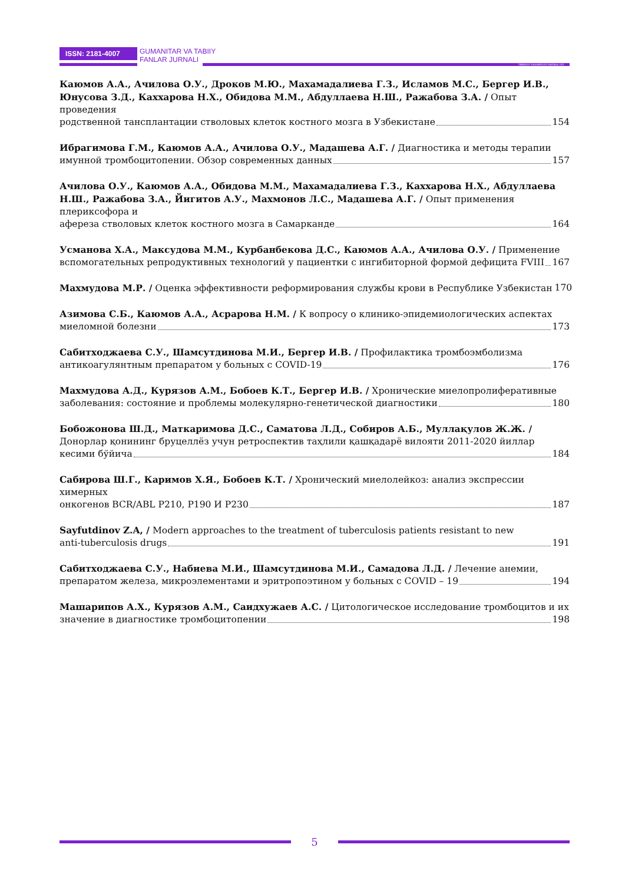ISSN: 2181-4007
GUMANITAR VA TABIIY
FANLAR JURNALI
TIBBIYOT NASHRIYOTI MATBAA UYI
Каюмов А.А., Ачилова О.У., Дроков М.Ю., Махамадалиева Г.З., Исламов М.С., Бергер И.В., Юнусова З.Д., Каххарова Н.Х., Обидова М.М., Абдуллаева Н.Ш., Ражабова З.А. / Опыт проведения
родственной тансплантации стволовых клеток костного мозга в Узбекистане 154
Ибрагимова Г.М., Каюмов А.А., Ачилова О.У., Мадашева А.Г. / Диагностика и методы терапии
имунной тромбоцитопении. Обзор современных данных 157
Ачилова О.У., Каюмов А.А., Обидова М.М., Махамадалиева Г.З., Каххарова Н.Х., Абдуллаева Н.Ш., Ражабова З.А., Йигитов А.У., Махмонов Л.С., Мадашева А.Г. / Опыт применения плериксофора и
афереза стволовых клеток костного мозга в Самарканде 164
Усманова Х.А., Максудова М.М., Курбанбекова Д.С., Каюмов А.А., Ачилова О.У. / Применение
вспомогательных репродуктивных технологий у пациентки с ингибиторной формой дефицита FVIII 167
Махмудова М.Р. / Оценка эффективности реформирования службы крови в Республике Узбекистан 170
Азимова С.Б., Каюмов А.А., Асрарова Н.М. / К вопросу о клинико-эпидемиологических аспектах
миеломной болезни 173
Сабитходжаева С.У., Шамсутдинова М.И., Бергер И.В. / Профилактика тромбоэмболизма
антикоагулянтным препаратом у больных с COVID-19 176
Махмудова А.Д., Курязов А.М., Бобоев К.Т., Бергер И.В. / Хронические миелопролиферативные
заболевания: состояние и проблемы молекулярно-генетической диагностики 180
Бобожонова Ш.Д., Маткаримова Д.С., Саматова Л.Д., Собиров А.Б., Муллақулов Ж.Ж. / Донорлар қонининг бруцеллёз учун ретроспектив таҳлили қашқадарё вилояти 2011-2020 йиллар
кесими бўйича 184
Сабирова Ш.Г., Каримов Х.Я., Бобоев К.Т. / Хронический миелолейкоз: анализ экспрессии химерных
онкогенов BCR/ABL P210, P190 И P230 187
Sayfutdinov Z.A, / Modern approaches to the treatment of tuberculosis patients resistant to new
anti-tuberculosis drugs 191
Сабитходжаева С.У., Набиева М.И., Шамсутдинова М.И., Самадова Л.Д. / Лечение анемии,
препаратом железа, микроэлементами и эритропоэтином у больных с COVID – 19 194
Машарипов А.Х., Курязов А.М., Саидхужаев А.С. / Цитологическое исследование тромбоцитов и их
значение в диагностике тромбоцитопении 198
5